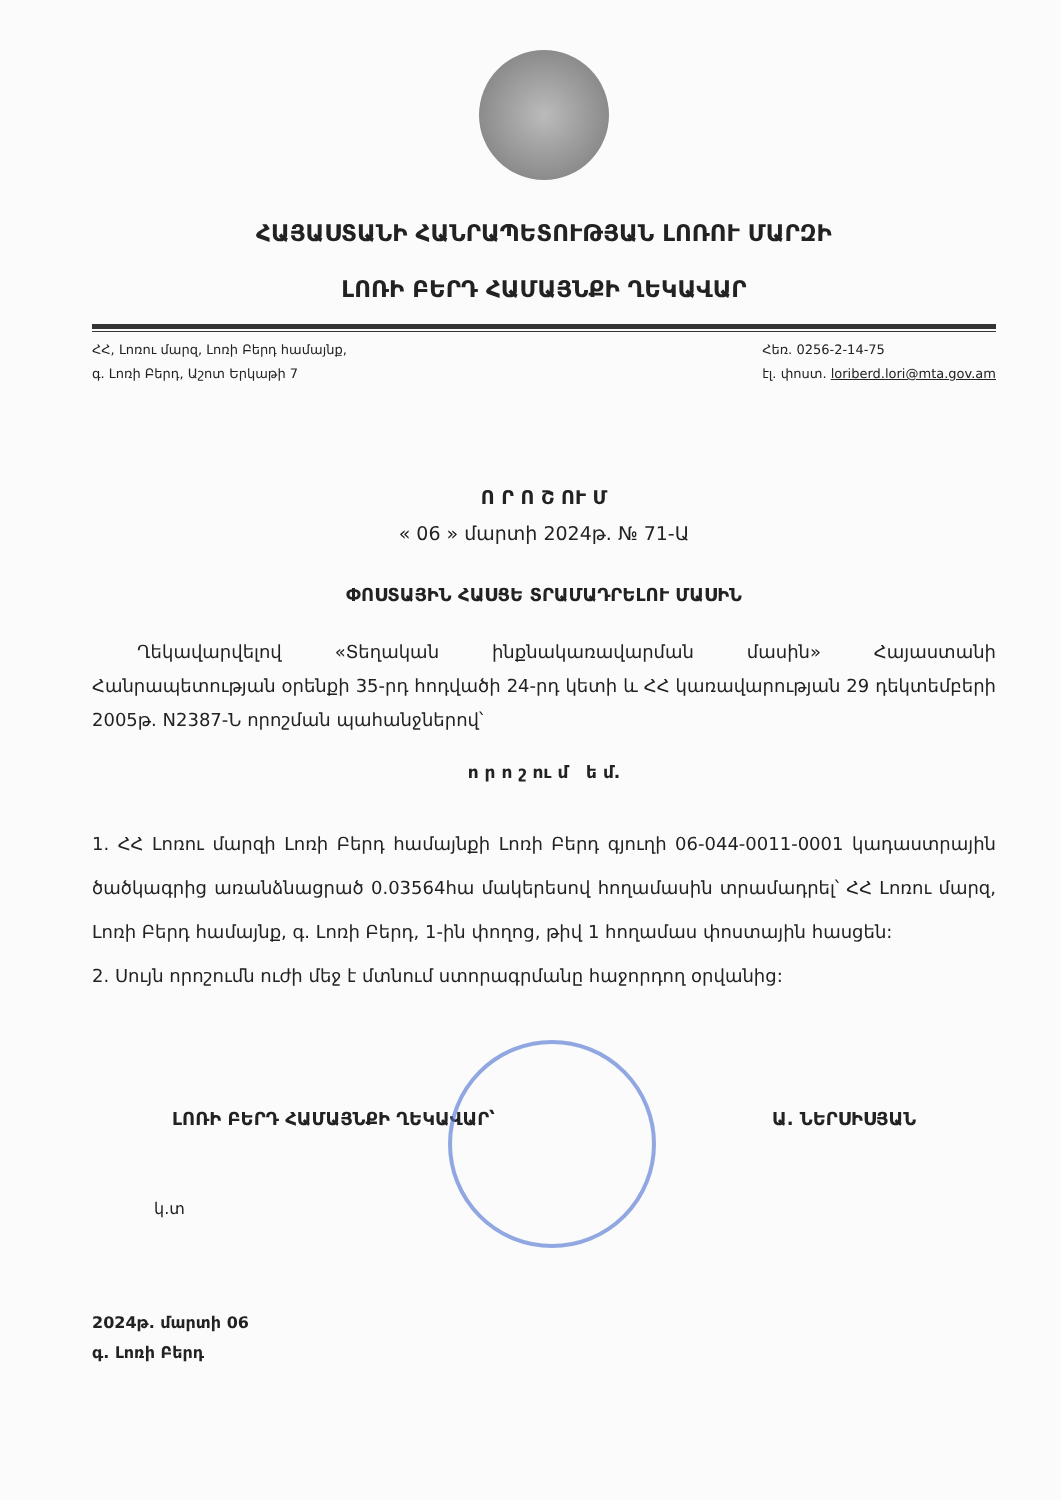ՀԱՅԱՍՏԱՆԻ ՀԱՆՐԱՊԵՏՈՒԹՅԱՆ ԼՈՌՈՒ ՄԱՐԶԻ
ԼՈՌԻ ԲԵՐԴ ՀԱՄԱՅՆՔԻ ՂԵԿԱՎԱՐ
ՀՀ, Լոռու մարզ, Լոռի Բերդ համայնք,
գ. Լոռի Բերդ, Աշոտ Երկաթի 7
Հեռ. 0256-2-14-75
էլ. փոստ. loriberd.lori@mta.gov.am
Ո Ր Ո Շ ՈՒ Մ
« 06 » մարտի 2024թ. № 71-Ա
ՓՈՍՏԱՅԻՆ ՀԱՍՑԵ ՏՐԱՄԱԴՐԵԼՈՒ ՄԱՍԻՆ
Ղեկավարվելով «Տեղական ինքնակառավարման մասին» Հայաստանի Հանրապետության օրենքի 35-րդ հոդվածի 24-րդ կետի և ՀՀ կառավարության 29 դեկտեմբերի 2005թ. N2387-Ն որոշման պահանջներով՝
ո ր ո շ ու մ ե մ.
1. ՀՀ Լոռու մարզի Լոռի Բերդ համայնքի Լոռի Բերդ գյուղի 06-044-0011-0001 կադաստրային ծածկագրից առանձնացրած 0.03564հա մակերեսով հողամասին տրամադրել՝ ՀՀ Լոռու մարզ, Լոռի Բերդ համայնք, գ. Լոռի Բերդ, 1-ին փողոց, թիվ 1 հողամաս փոստային հասցեն:
2. Սույն որոշումն ուժի մեջ է մտնում ստորագրմանը հաջորդող օրվանից:
ԼՈՌԻ ԲԵՐԴ ՀԱՄԱՅՆՔԻ ՂԵԿԱՎԱՐ՝ Ա. ՆԵՐՍԻՍՅԱՆ
կ.տ
2024թ. մարտի 06
գ. Լոռի Բերդ